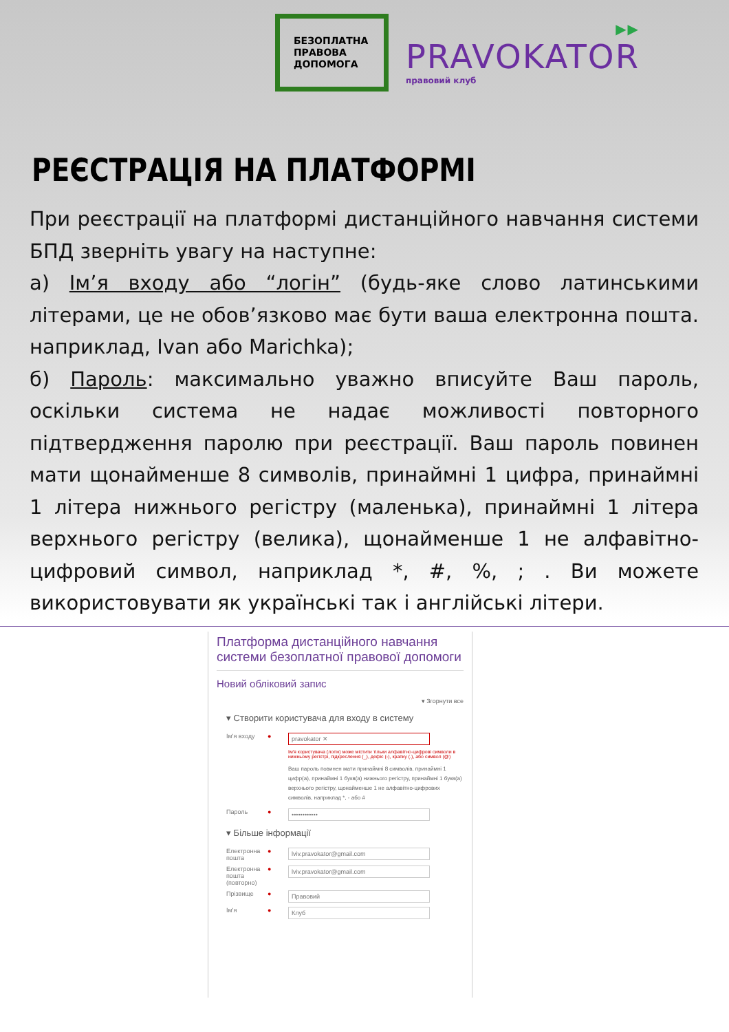БЕЗОПЛАТНА
ПРАВОВА
ДОПОМОГА
▶▶
PRAVOKATOR
правовий клуб
РЕЄСТРАЦІЯ НА ПЛАТФОРМІ
При реєстрації на платформі дистанційного навчання системи БПД зверніть увагу на наступне:
а) Ім’я входу або “логін” (будь-яке слово латинськими літерами, це не обов’язково має бути ваша електронна пошта. наприклад, Ivan або Marichka);
б) Пароль: максимально уважно вписуйте Ваш пароль, оскільки система не надає можливості повторного підтвердження паролю при реєстрації. Ваш пароль повинен мати щонайменше 8 символів, принаймні 1 цифра, принаймні 1 літера нижнього регістру (маленька), принаймні 1 літера верхнього регістру (велика), щонайменше 1 не алфавітно-цифровий символ, наприклад *, #, %, ; . Ви можете використовувати як українські так і англійські літери.
Платформа дистанційного навчання системи безоплатної правової допомоги
Новий обліковий запис
▾ Згорнути все
▾ Створити користувача для входу в систему
Ім'я входу ● pravokator ✕
Ім'я користувача (логін) може містити тільки алфавітно-цифрові символи в нижньому регістрі, підкреслення (_), дефіс (-), крапку (.), або символ (@)
Ваш пароль повинен мати принаймні 8 символів, принаймні 1 цифр(а), принаймні 1 букв(а) нижнього регістру, принаймні 1 букв(а) верхнього регістру, щонайменше 1 не алфавітно-цифрових символів, наприклад *, - або #
Пароль ● ••••••••••••
▾ Більше інформації
Електронна пошта ● lviv.pravokator@gmail.com
Електронна пошта (повторно) ● lviv.pravokator@gmail.com
Прізвище ● Правовий
Ім'я ● Клуб